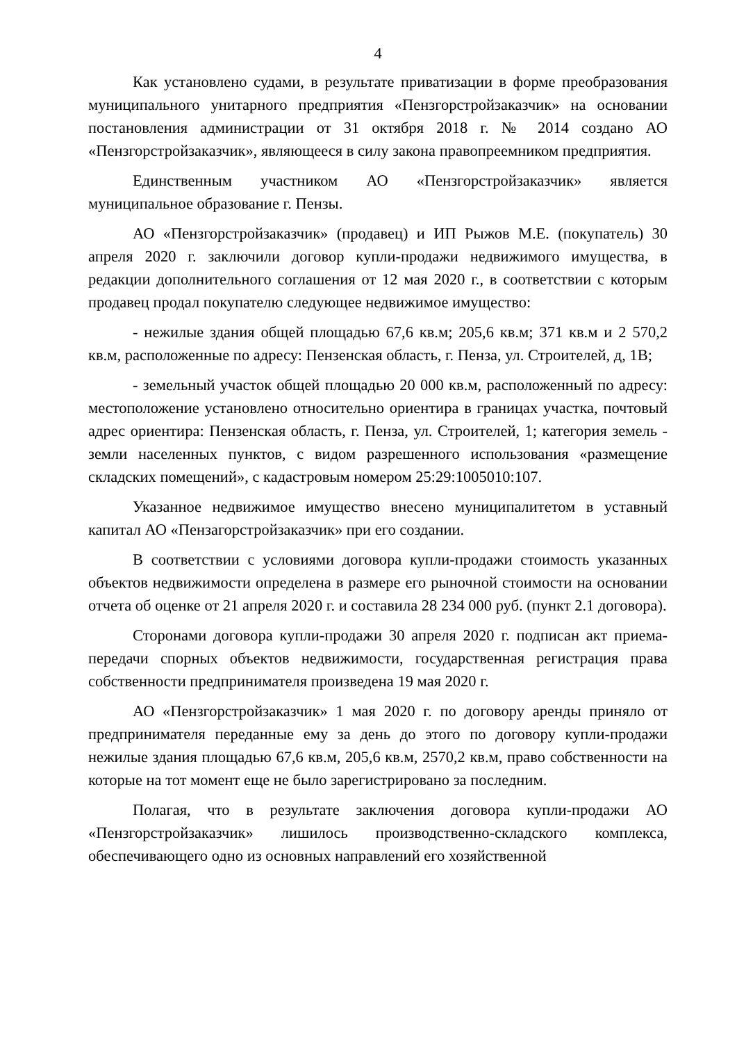4
Как установлено судами, в результате приватизации в форме преобразования муниципального унитарного предприятия «Пензгорстройзаказчик» на основании постановления администрации от 31 октября 2018 г. № 2014 создано АО «Пензгорстройзаказчик», являющееся в силу закона правопреемником предприятия.
Единственным участником АО «Пензгорстройзаказчик» является муниципальное образование г. Пензы.
АО «Пензгорстройзаказчик» (продавец) и ИП Рыжов М.Е. (покупатель) 30 апреля 2020 г. заключили договор купли-продажи недвижимого имущества, в редакции дополнительного соглашения от 12 мая 2020 г., в соответствии с которым продавец продал покупателю следующее недвижимое имущество:
- нежилые здания общей площадью 67,6 кв.м; 205,6 кв.м; 371 кв.м и 2 570,2 кв.м, расположенные по адресу: Пензенская область, г. Пенза, ул. Строителей, д, 1В;
- земельный участок общей площадью 20 000 кв.м, расположенный по адресу: местоположение установлено относительно ориентира в границах участка, почтовый адрес ориентира: Пензенская область, г. Пенза, ул. Строителей, 1; категория земель - земли населенных пунктов, с видом разрешенного использования «размещение складских помещений», с кадастровым номером 25:29:1005010:107.
Указанное недвижимое имущество внесено муниципалитетом в уставный капитал АО «Пензагорстройзаказчик» при его создании.
В соответствии с условиями договора купли-продажи стоимость указанных объектов недвижимости определена в размере его рыночной стоимости на основании отчета об оценке от 21 апреля 2020 г. и составила 28 234 000 руб. (пункт 2.1 договора).
Сторонами договора купли-продажи 30 апреля 2020 г. подписан акт приема-передачи спорных объектов недвижимости, государственная регистрация права собственности предпринимателя произведена 19 мая 2020 г.
АО «Пензгорстройзаказчик» 1 мая 2020 г. по договору аренды приняло от предпринимателя переданные ему за день до этого по договору купли-продажи нежилые здания площадью 67,6 кв.м, 205,6 кв.м, 2570,2 кв.м, право собственности на которые на тот момент еще не было зарегистрировано за последним.
Полагая, что в результате заключения договора купли-продажи АО «Пензгорстройзаказчик» лишилось производственно-складского комплекса, обеспечивающего одно из основных направлений его хозяйственной